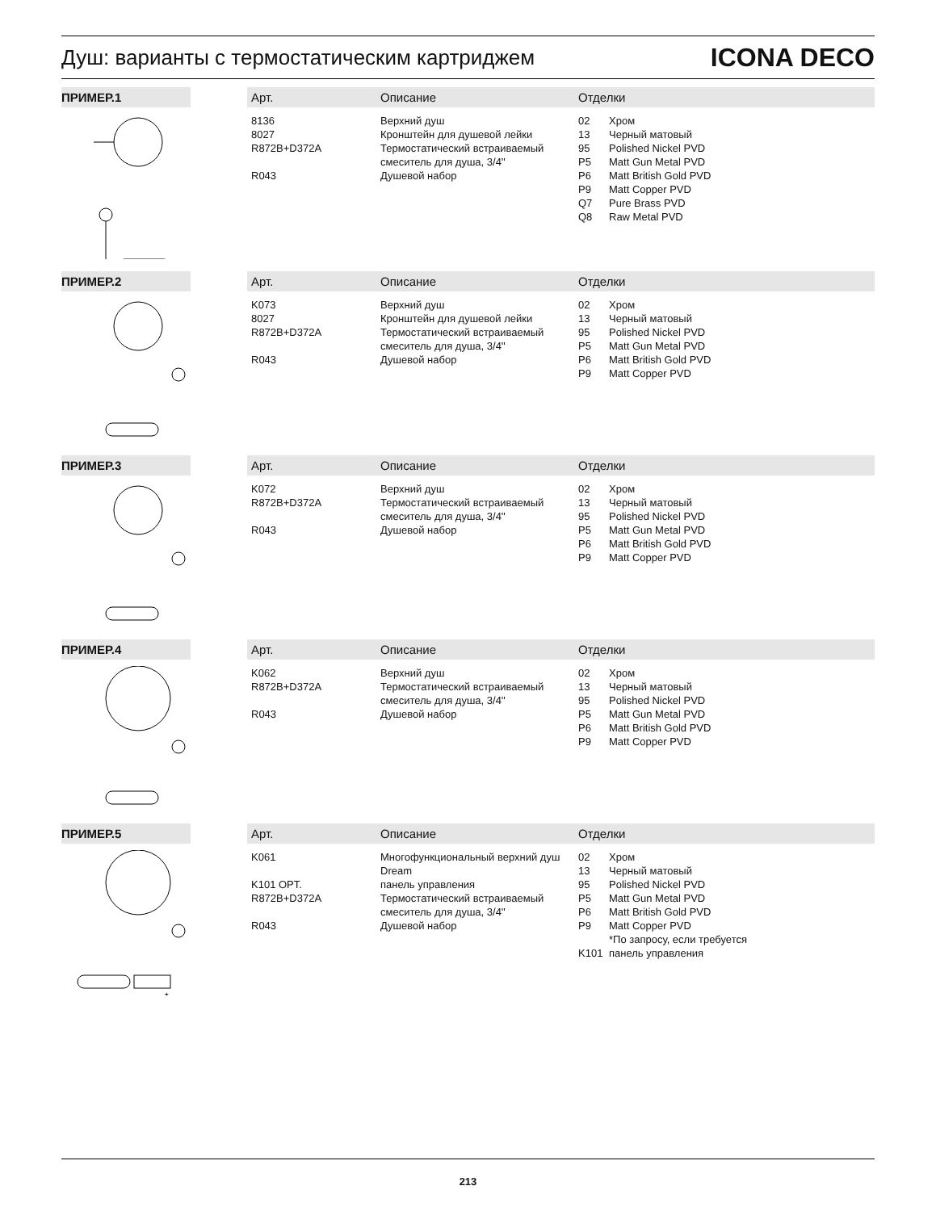Душ: варианты с термостатическим картриджем
ICONA DECO
| ПРИМЕР.1 | Арт. | Описание | Отделки |
| --- | --- | --- | --- |
| | 8136 8027 R872B+D372A R043 | Верхний душ Кронштейн для душевой лейки Термостатический встраиваемый смеситель для душа, 3/4'' Душевой набор | 02 Хром 13 Черный матовый 95 Polished Nickel PVD P5 Matt Gun Metal PVD P6 Matt British Gold PVD P9 Matt Copper PVD Q7 Pure Brass PVD Q8 Raw Metal PVD |
| ПРИМЕР.2 | Арт. | Описание | Отделки |
| | K073 8027 R872B+D372A R043 | Верхний душ Кронштейн для душевой лейки Термостатический встраиваемый смеситель для душа, 3/4'' Душевой набор | 02 Хром 13 Черный матовый 95 Polished Nickel PVD P5 Matt Gun Metal PVD P6 Matt British Gold PVD P9 Matt Copper PVD |
| ПРИМЕР.3 | Арт. | Описание | Отделки |
| | K072 R872B+D372A R043 | Верхний душ Термостатический встраиваемый смеситель для душа, 3/4'' Душевой набор | 02 Хром 13 Черный матовый 95 Polished Nickel PVD P5 Matt Gun Metal PVD P6 Matt British Gold PVD P9 Matt Copper PVD |
| ПРИМЕР.4 | Арт. | Описание | Отделки |
| | K062 R872B+D372A R043 | Верхний душ Термостатический встраиваемый смеситель для душа, 3/4'' Душевой набор | 02 Хром 13 Черный матовый 95 Polished Nickel PVD P5 Matt Gun Metal PVD P6 Matt British Gold PVD P9 Matt Copper PVD |
| ПРИМЕР.5 | Арт. | Описание | Отделки |
| * | K061 K101 OPT. R872B+D372A R043 | Многофункциональный верхний душ Dream панель управления Термостатический встраиваемый смеситель для душа, 3/4'' Душевой набор | 02 Хром 13 Черный матовый 95 Polished Nickel PVD P5 Matt Gun Metal PVD P6 Matt British Gold PVD P9 Matt Copper PVD *По запросу, если требуется K101 панель управления |
213